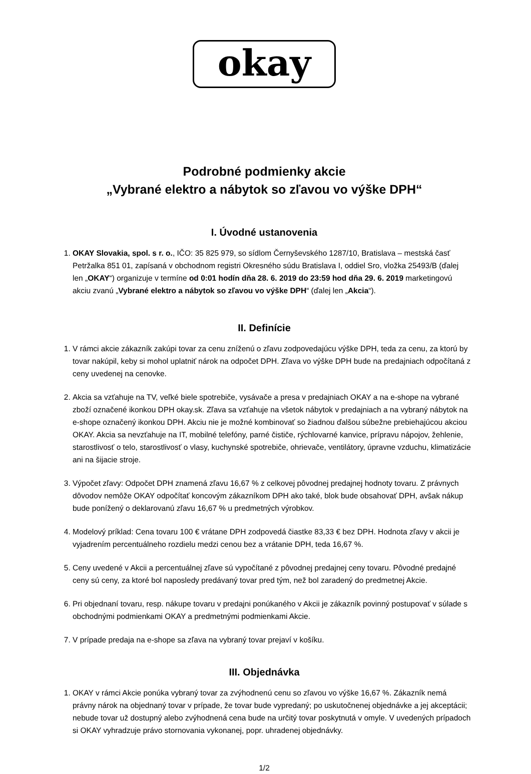okay
Podrobné podmienky akcie
„Vybrané elektro a nábytok so zľavou vo výške DPH“
I. Úvodné ustanovenia
1. OKAY Slovakia, spol. s r. o., IČO: 35 825 979, so sídlom Černyševského 1287/10, Bratislava – mestská časť Petržalka 851 01, zapísaná v obchodnom registri Okresného súdu Bratislava I, oddiel Sro, vložka 25493/B (ďalej len „OKAY“) organizuje v termíne od 0:01 hodín dňa 28. 6. 2019 do 23:59 hod dňa 29. 6. 2019 marketingovú akciu zvanú „Vybrané elektro a nábytok so zľavou vo výške DPH“ (ďalej len „Akcia“).
II. Definície
1. V rámci akcie zákazník zakúpi tovar za cenu zníženú o zľavu zodpovedajúcu výške DPH, teda za cenu, za ktorú by tovar nakúpil, keby si mohol uplatniť nárok na odpočet DPH. Zľava vo výške DPH bude na predajniach odpočítaná z ceny uvedenej na cenovke.
2. Akcia sa vzťahuje na TV, veľké biele spotrebiče, vysávače a presa v predajniach OKAY a na e-shope na vybrané zboží označené ikonkou DPH okay.sk. Zľava sa vzťahuje na všetok nábytok v predajniach a na vybraný nábytok na e-shope označený ikonkou DPH. Akciu nie je možné kombinovať so žiadnou ďalšou súbežne prebiehajúcou akciou OKAY. Akcia sa nevzťahuje na IT, mobilné telefóny, parné čističe, rýchlovarné kanvice, prípravu nápojov, žehlenie, starostlivosť o telo, starostlivosť o vlasy, kuchynské spotrebiče, ohrievače, ventilátory, úpravne vzduchu, klimatizácie ani na šijacie stroje.
3. Výpočet zľavy: Odpočet DPH znamená zľavu 16,67 % z celkovej pôvodnej predajnej hodnoty tovaru. Z právnych dôvodov nemôže OKAY odpočítať koncovým zákazníkom DPH ako také, blok bude obsahovať DPH, avšak nákup bude ponížený o deklarovanú zľavu 16,67 % u predmetných výrobkov.
4. Modelový príklad: Cena tovaru 100 € vrátane DPH zodpovedá čiastke 83,33 € bez DPH. Hodnota zľavy v akcii je vyjadrením percentuálneho rozdielu medzi cenou bez a vrátanie DPH, teda 16,67 %.
5. Ceny uvedené v Akcii a percentuálnej zľave sú vypočítané z pôvodnej predajnej ceny tovaru. Pôvodné predajné ceny sú ceny, za ktoré bol naposledy predávaný tovar pred tým, než bol zaradený do predmetnej Akcie.
6. Pri objednaní tovaru, resp. nákupe tovaru v predajni ponúkaného v Akcii je zákazník povinný postupovať v súlade s obchodnými podmienkami OKAY a predmetnými podmienkami Akcie.
7. V prípade predaja na e-shope sa zľava na vybraný tovar prejaví v košíku.
III. Objednávka
1. OKAY v rámci Akcie ponúka vybraný tovar za zvýhodnenú cenu so zľavou vo výške 16,67 %. Zákazník nemá právny nárok na objednaný tovar v prípade, že tovar bude vypredaný; po uskutočnenej objednávke a jej akceptácii; nebude tovar už dostupný alebo zvýhodnená cena bude na určitý tovar poskytnutá v omyle. V uvedených prípadoch si OKAY vyhradzuje právo stornovania vykonanej, popr. uhradenej objednávky.
1/2